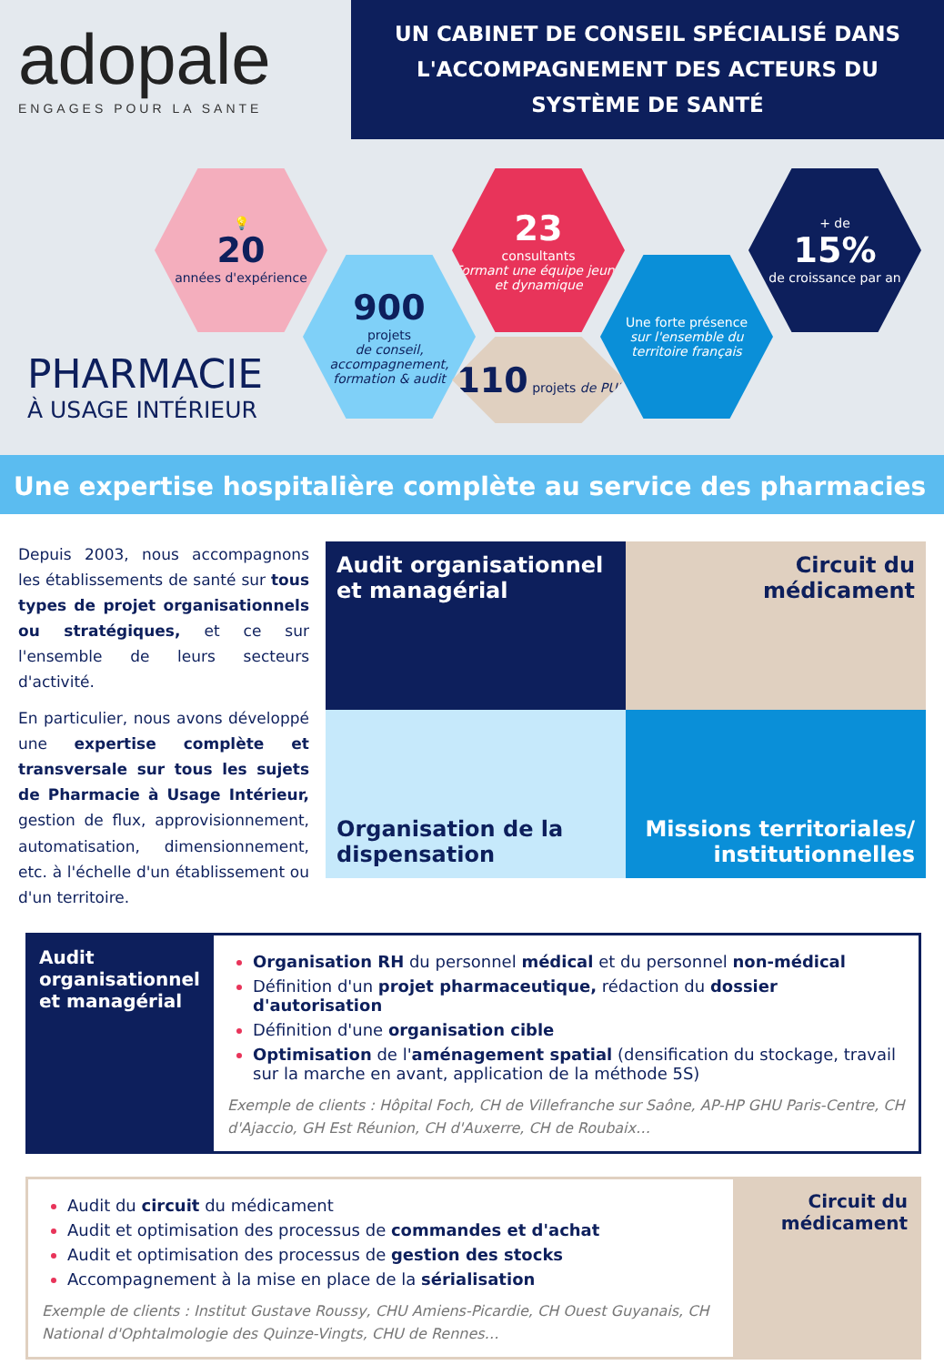adopale
ENGAGES POUR LA SANTE
UN CABINET DE CONSEIL SPÉCIALISÉ DANS
L'ACCOMPAGNEMENT DES ACTEURS DU
SYSTÈME DE SANTÉ
PHARMACIE
À USAGE INTÉRIEUR
💡
20
années d'expérience
900
projets
de conseil, accompagnement, formation & audit
23
consultants
Formant une équipe jeune et dynamique
110 projets de PUI
Une forte présence
sur l'ensemble du territoire français
+ de
15%
de croissance par an
Une expertise hospitalière complète au service des pharmacies
Depuis 2003, nous accompagnons les établissements de santé sur tous types de projet organisationnels ou stratégiques, et ce sur l'ensemble de leurs secteurs d'activité.
En particulier, nous avons développé une expertise complète et transversale sur tous les sujets de Pharmacie à Usage Intérieur, gestion de flux, approvisionnement, automatisation, dimensionnement, etc. à l'échelle d'un établissement ou d'un territoire.
Audit organisationnel et managérial
Circuit du médicament
Organisation de la dispensation
Missions territoriales/ institutionnelles
Audit organisationnel et managérial
Organisation RH du personnel médical et du personnel non-médical
Définition d'un projet pharmaceutique, rédaction du dossier d'autorisation
Définition d'une organisation cible
Optimisation de l'aménagement spatial (densification du stockage, travail sur la marche en avant, application de la méthode 5S)
Exemple de clients : Hôpital Foch, CH de Villefranche sur Saône, AP-HP GHU Paris-Centre, CH d'Ajaccio, GH Est Réunion, CH d'Auxerre, CH de Roubaix…
Circuit du médicament
Audit du circuit du médicament
Audit et optimisation des processus de commandes et d'achat
Audit et optimisation des processus de gestion des stocks
Accompagnement à la mise en place de la sérialisation
Exemple de clients : Institut Gustave Roussy, CHU Amiens-Picardie, CH Ouest Guyanais, CH National d'Ophtalmologie des Quinze-Vingts, CHU de Rennes…